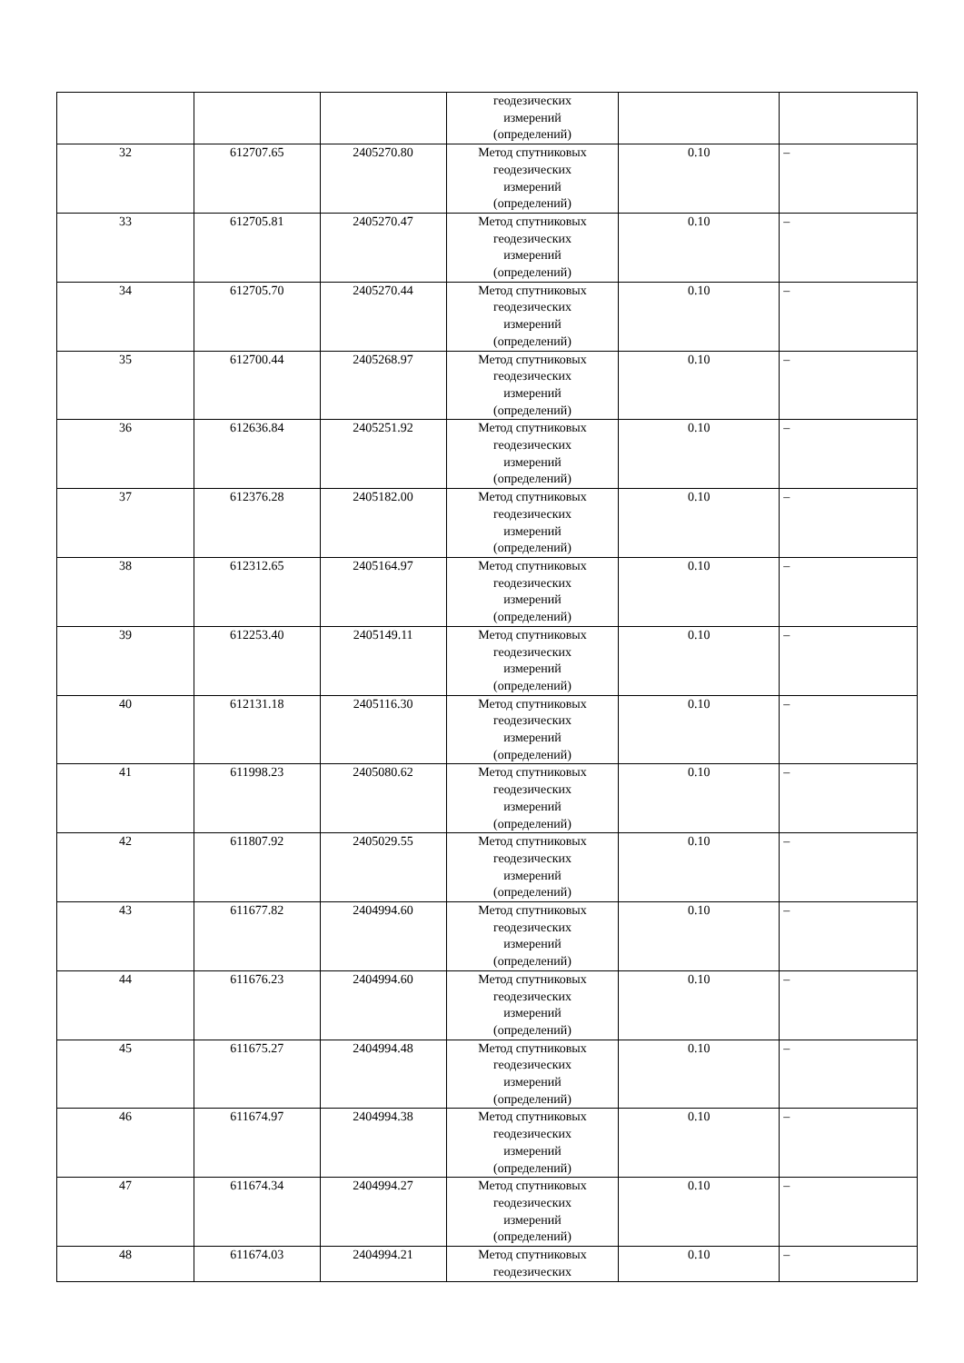| | | | геодезических измерений (определений) | | |
| 32 | 612707.65 | 2405270.80 | Метод спутниковых геодезических измерений (определений) | 0.10 | – |
| 33 | 612705.81 | 2405270.47 | Метод спутниковых геодезических измерений (определений) | 0.10 | – |
| 34 | 612705.70 | 2405270.44 | Метод спутниковых геодезических измерений (определений) | 0.10 | – |
| 35 | 612700.44 | 2405268.97 | Метод спутниковых геодезических измерений (определений) | 0.10 | – |
| 36 | 612636.84 | 2405251.92 | Метод спутниковых геодезических измерений (определений) | 0.10 | – |
| 37 | 612376.28 | 2405182.00 | Метод спутниковых геодезических измерений (определений) | 0.10 | – |
| 38 | 612312.65 | 2405164.97 | Метод спутниковых геодезических измерений (определений) | 0.10 | – |
| 39 | 612253.40 | 2405149.11 | Метод спутниковых геодезических измерений (определений) | 0.10 | – |
| 40 | 612131.18 | 2405116.30 | Метод спутниковых геодезических измерений (определений) | 0.10 | – |
| 41 | 611998.23 | 2405080.62 | Метод спутниковых геодезических измерений (определений) | 0.10 | – |
| 42 | 611807.92 | 2405029.55 | Метод спутниковых геодезических измерений (определений) | 0.10 | – |
| 43 | 611677.82 | 2404994.60 | Метод спутниковых геодезических измерений (определений) | 0.10 | – |
| 44 | 611676.23 | 2404994.60 | Метод спутниковых геодезических измерений (определений) | 0.10 | – |
| 45 | 611675.27 | 2404994.48 | Метод спутниковых геодезических измерений (определений) | 0.10 | – |
| 46 | 611674.97 | 2404994.38 | Метод спутниковых геодезических измерений (определений) | 0.10 | – |
| 47 | 611674.34 | 2404994.27 | Метод спутниковых геодезических измерений (определений) | 0.10 | – |
| 48 | 611674.03 | 2404994.21 | Метод спутниковых геодезических | 0.10 | – |